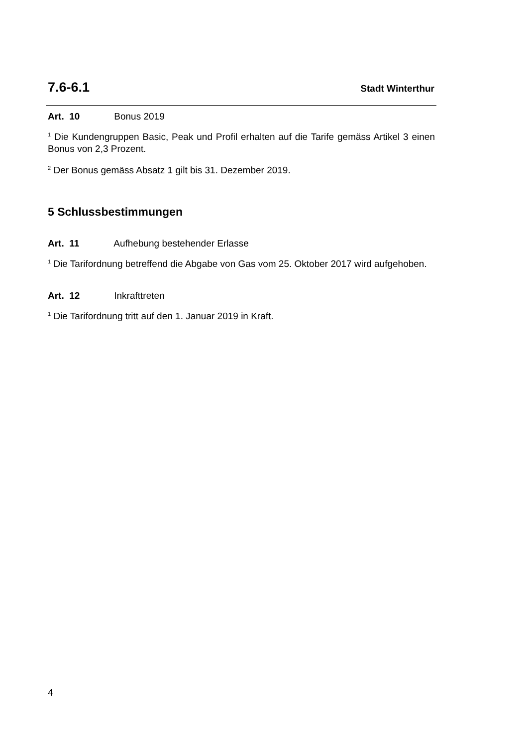7.6-6.1 Stadt Winterthur
Art. 10 Bonus 2019
<sup>1</sup> Die Kundengruppen Basic, Peak und Profil erhalten auf die Tarife gemäss Artikel 3 einen Bonus von 2,3 Prozent.
<sup>2</sup> Der Bonus gemäss Absatz 1 gilt bis 31. Dezember 2019.
5 Schlussbestimmungen
Art. 11 Aufhebung bestehender Erlasse
<sup>1</sup> Die Tarifordnung betreffend die Abgabe von Gas vom 25. Oktober 2017 wird aufgehoben.
Art. 12 Inkrafttreten
<sup>1</sup> Die Tarifordnung tritt auf den 1. Januar 2019 in Kraft.
4